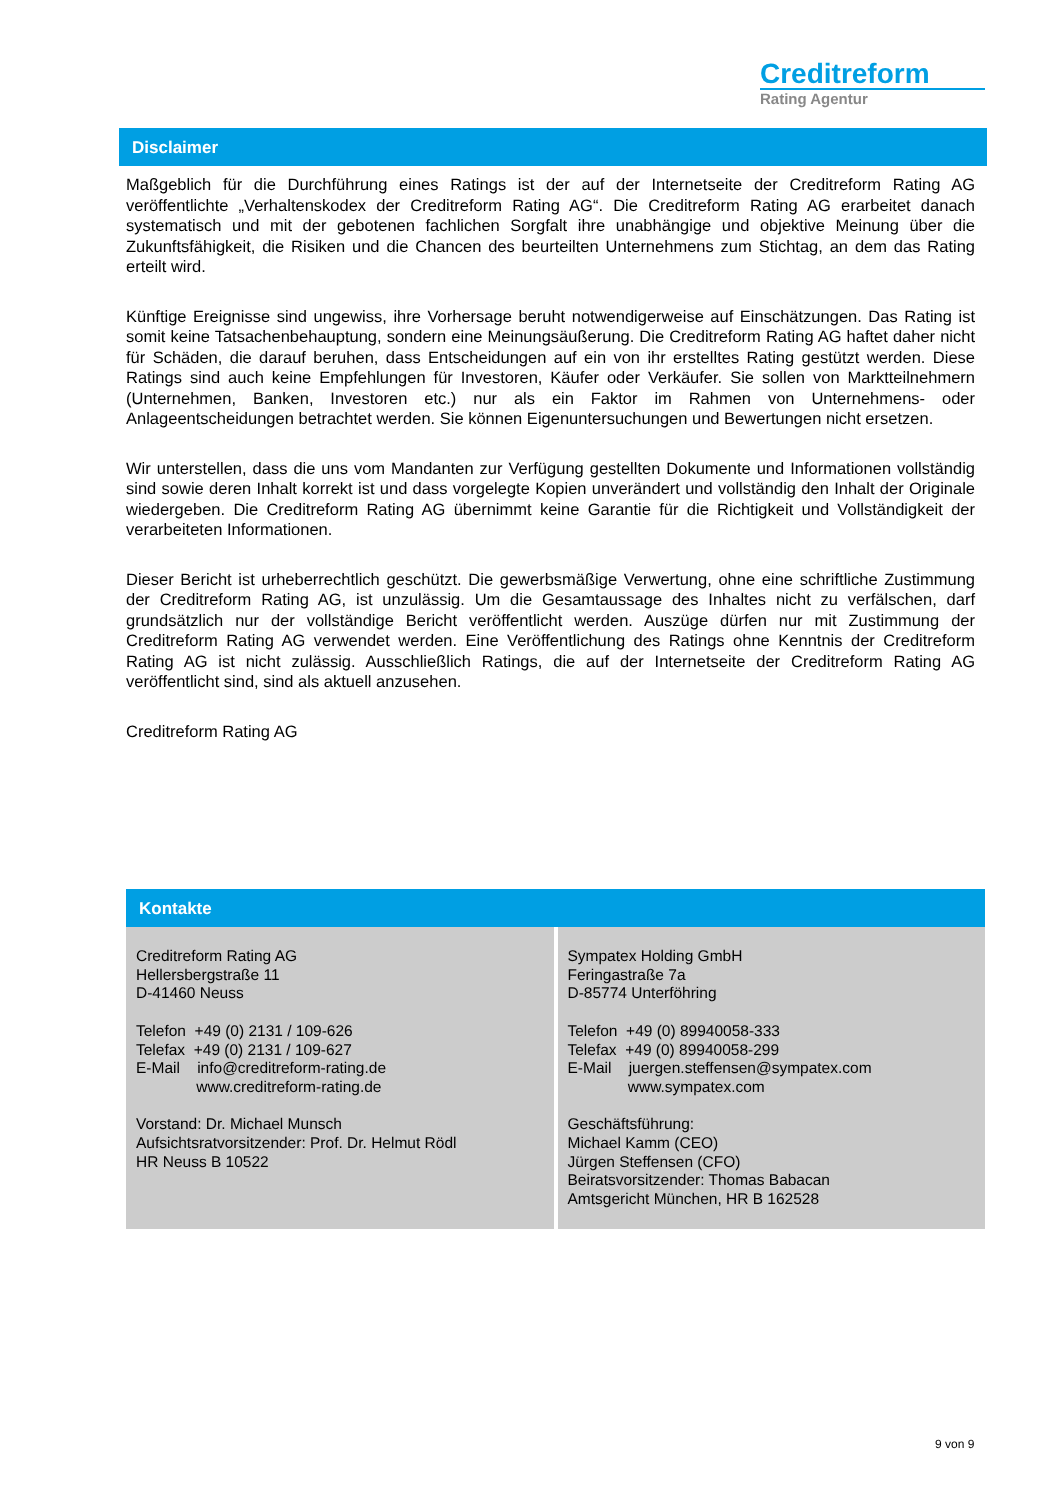Creditreform
Rating Agentur
Disclaimer
Maßgeblich für die Durchführung eines Ratings ist der auf der Internetseite der Creditreform Rating AG veröffentlichte „Verhaltenskodex der Creditreform Rating AG“. Die Creditreform Rating AG erarbeitet danach systematisch und mit der gebotenen fachlichen Sorgfalt ihre unabhängige und objektive Meinung über die Zukunftsfähigkeit, die Risiken und die Chancen des beurteilten Unternehmens zum Stichtag, an dem das Rating erteilt wird.
Künftige Ereignisse sind ungewiss, ihre Vorhersage beruht notwendigerweise auf Einschätzungen. Das Rating ist somit keine Tatsachenbehauptung, sondern eine Meinungsäußerung. Die Creditreform Rating AG haftet daher nicht für Schäden, die darauf beruhen, dass Entscheidungen auf ein von ihr erstelltes Rating gestützt werden. Diese Ratings sind auch keine Empfehlungen für Investoren, Käufer oder Verkäufer. Sie sollen von Marktteilnehmern (Unternehmen, Banken, Investoren etc.) nur als ein Faktor im Rahmen von Unternehmens- oder Anlageentscheidungen betrachtet werden. Sie können Eigenuntersuchungen und Bewertungen nicht ersetzen.
Wir unterstellen, dass die uns vom Mandanten zur Verfügung gestellten Dokumente und Informationen vollständig sind sowie deren Inhalt korrekt ist und dass vorgelegte Kopien unverändert und vollständig den Inhalt der Originale wiedergeben. Die Creditreform Rating AG übernimmt keine Garantie für die Richtigkeit und Vollständigkeit der verarbeiteten Informationen.
Dieser Bericht ist urheberrechtlich geschützt. Die gewerbsmäßige Verwertung, ohne eine schriftliche Zustimmung der Creditreform Rating AG, ist unzulässig. Um die Gesamtaussage des Inhaltes nicht zu verfälschen, darf grundsätzlich nur der vollständige Bericht veröffentlicht werden. Auszüge dürfen nur mit Zustimmung der Creditreform Rating AG verwendet werden. Eine Veröffentlichung des Ratings ohne Kenntnis der Creditreform Rating AG ist nicht zulässig. Ausschließlich Ratings, die auf der Internetseite der Creditreform Rating AG veröffentlicht sind, sind als aktuell anzusehen.
Creditreform Rating AG
Kontakte
| Creditreform Rating AG Hellersbergstraße 11 D-41460 Neuss Telefon +49 (0) 2131 / 109-626 Telefax +49 (0) 2131 / 109-627 E-Mail info@creditreform-rating.de www.creditreform-rating.de Vorstand: Dr. Michael Munsch Aufsichtsratvorsitzender: Prof. Dr. Helmut Rödl HR Neuss B 10522 | Sympatex Holding GmbH Feringastraße 7a D-85774 Unterföhring Telefon +49 (0) 89940058-333 Telefax +49 (0) 89940058-299 E-Mail juergen.steffensen@sympatex.com www.sympatex.com Geschäftsführung: Michael Kamm (CEO) Jürgen Steffensen (CFO) Beiratsvorsitzender: Thomas Babacan Amtsgericht München, HR B 162528 |
9 von 9